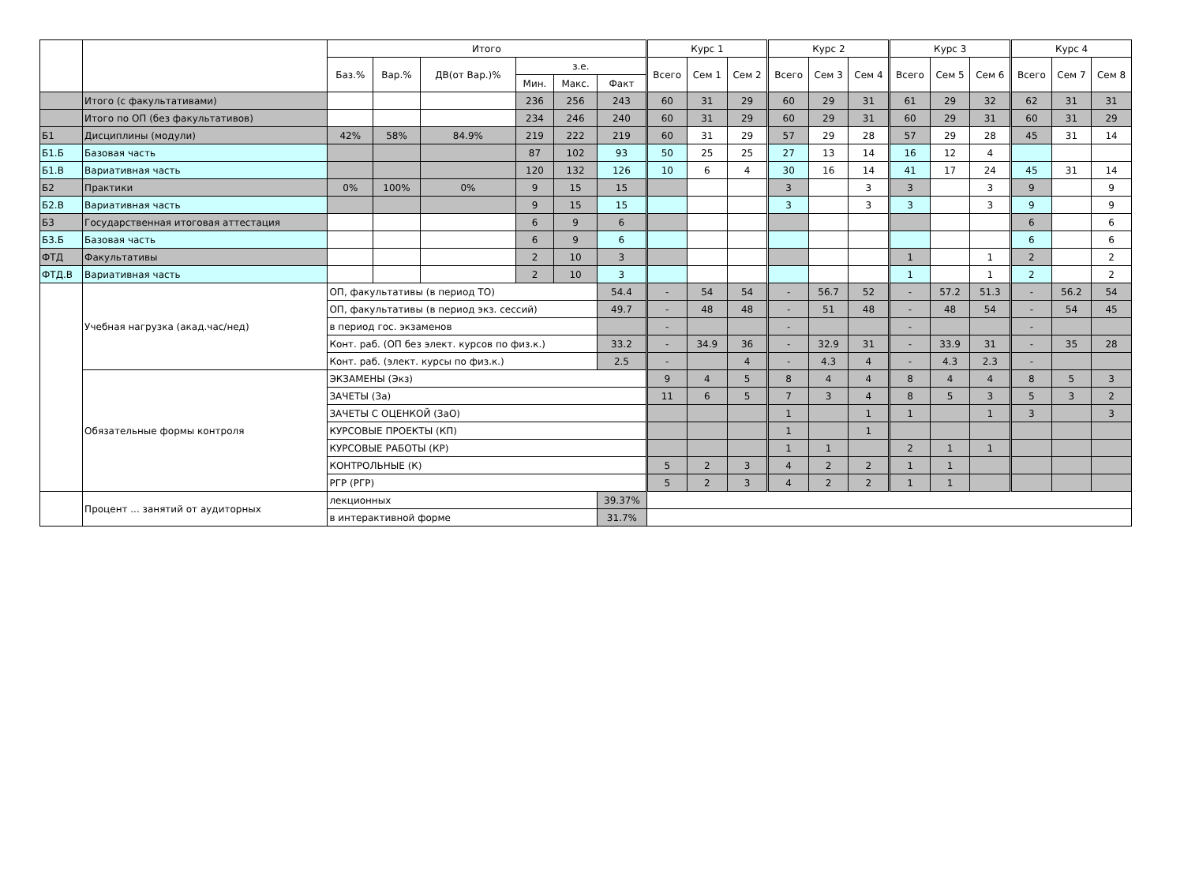| | | Итого | | | | | | Курс 1 | | | Курс 2 | | | Курс 3 | | | Курс 4 | | |
| --- | --- | --- | --- | --- | --- | --- | --- | --- | --- | --- | --- | --- | --- | --- | --- | --- | --- | --- | --- |
| | | Баз.% | Вар.% | ДВ(от Вар.)% | з.е. | | | Всего | Сем 1 | Сем 2 | Всего | Сем 3 | Сем 4 | Всего | Сем 5 | Сем 6 | Всего | Сем 7 | Сем 8 |
| | | | | | Мин. | Макс. | Факт | | | | | | | | | | | | |
| | Итого (с факультативами) | | | | 236 | 256 | 243 | 60 | 31 | 29 | 60 | 29 | 31 | 61 | 29 | 32 | 62 | 31 | 31 |
| | Итого по ОП (без факультативов) | | | | 234 | 246 | 240 | 60 | 31 | 29 | 60 | 29 | 31 | 60 | 29 | 31 | 60 | 31 | 29 |
| Б1 | Дисциплины (модули) | 42% | 58% | 84.9% | 219 | 222 | 219 | 60 | 31 | 29 | 57 | 29 | 28 | 57 | 29 | 28 | 45 | 31 | 14 |
| Б1.Б | Базовая часть | | | | 87 | 102 | 93 | 50 | 25 | 25 | 27 | 13 | 14 | 16 | 12 | 4 | | | |
| Б1.В | Вариативная часть | | | | 120 | 132 | 126 | 10 | 6 | 4 | 30 | 16 | 14 | 41 | 17 | 24 | 45 | 31 | 14 |
| Б2 | Практики | 0% | 100% | 0% | 9 | 15 | 15 | | | | 3 | | 3 | 3 | | 3 | 9 | | 9 |
| Б2.В | Вариативная часть | | | | 9 | 15 | 15 | | | | 3 | | 3 | 3 | | 3 | 9 | | 9 |
| Б3 | Государственная итоговая аттестация | | | | 6 | 9 | 6 | | | | | | | | | | 6 | | 6 |
| Б3.Б | Базовая часть | | | | 6 | 9 | 6 | | | | | | | | | | 6 | | 6 |
| ФТД | Факультативы | | | | 2 | 10 | 3 | | | | | | | 1 | | 1 | 2 | | 2 |
| ФТД.В | Вариативная часть | | | | 2 | 10 | 3 | | | | | | | 1 | | 1 | 2 | | 2 |
| | Учебная нагрузка (акад.час/нед) | ОП, факультативы (в период ТО) | | | | | 54.4 | - | 54 | 54 | - | 56.7 | 52 | - | 57.2 | 51.3 | - | 56.2 | 54 |
| | | ОП, факультативы (в период экз. сессий) | | | | | 49.7 | - | 48 | 48 | - | 51 | 48 | - | 48 | 54 | - | 54 | 45 |
| | | в период гос. экзаменов | | | | | | - | | | - | | | - | | | - | | |
| | | Конт. раб. (ОП без элект. курсов по физ.к.) | | | | | 33.2 | - | 34.9 | 36 | - | 32.9 | 31 | - | 33.9 | 31 | - | 35 | 28 |
| | | Конт. раб. (элект. курсы по физ.к.) | | | | | 2.5 | - | | 4 | - | 4.3 | 4 | - | 4.3 | 2.3 | - | | |
| | Обязательные формы контроля | ЭКЗАМЕНЫ (Экз) | | | | | | 9 | 4 | 5 | 8 | 4 | 4 | 8 | 4 | 4 | 8 | 5 | 3 |
| | | ЗАЧЕТЫ (За) | | | | | | 11 | 6 | 5 | 7 | 3 | 4 | 8 | 5 | 3 | 5 | 3 | 2 |
| | | ЗАЧЕТЫ С ОЦЕНКОЙ (ЗаО) | | | | | | | | | 1 | | 1 | 1 | | 1 | 3 | | 3 |
| | | КУРСОВЫЕ ПРОЕКТЫ (КП) | | | | | | | | | 1 | | 1 | | | | | | |
| | | КУРСОВЫЕ РАБОТЫ (КР) | | | | | | | | | 1 | 1 | | 2 | 1 | 1 | | | |
| | | КОНТРОЛЬНЫЕ (К) | | | | | | 5 | 2 | 3 | 4 | 2 | 2 | 1 | 1 | | | | |
| | | РГР (РГР) | | | | | | 5 | 2 | 3 | 4 | 2 | 2 | 1 | 1 | | | | |
| | Процент ... занятий от аудиторных | лекционных | | | | | 39.37% | | | | | | | | | | | | |
| | | в интерактивной форме | | | | | 31.7% | | | | | | | | | | | | |